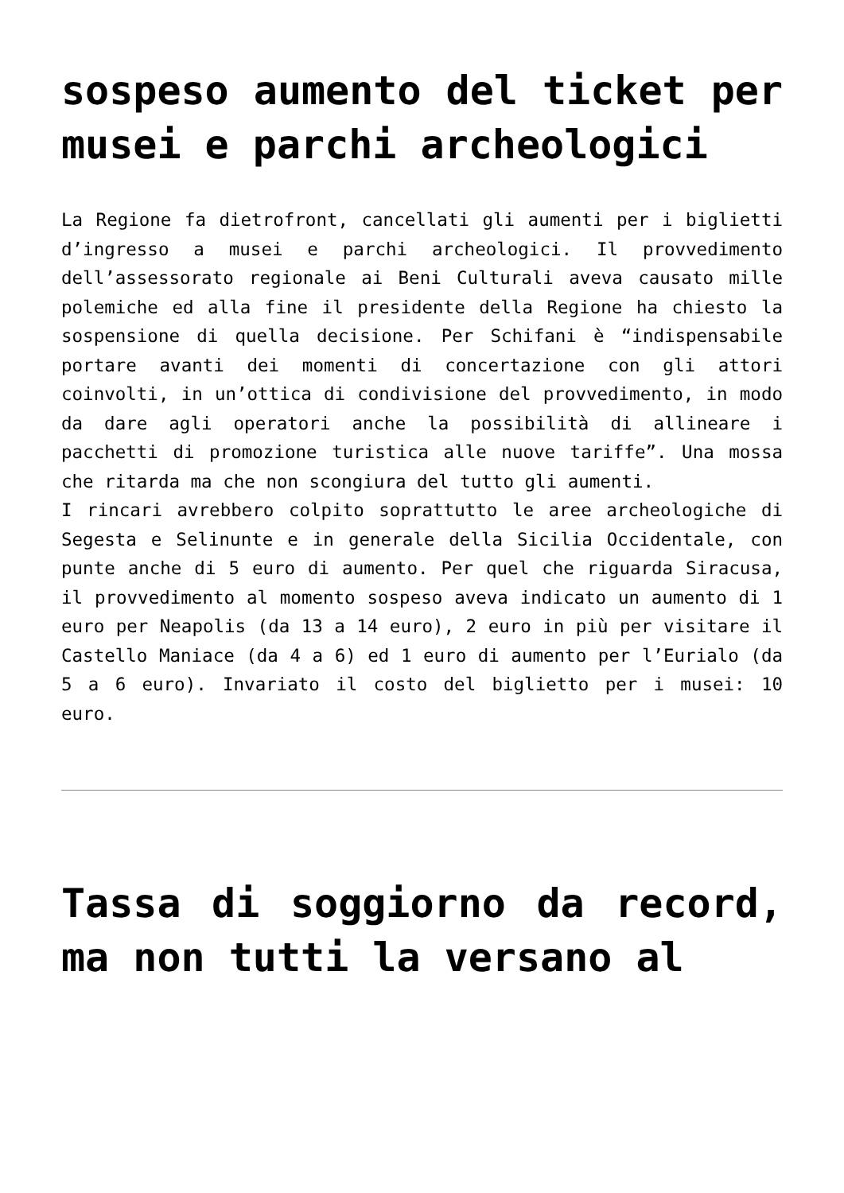sospeso aumento del ticket per musei e parchi archeologici
La Regione fa dietrofront, cancellati gli aumenti per i biglietti d’ingresso a musei e parchi archeologici. Il provvedimento dell’assessorato regionale ai Beni Culturali aveva causato mille polemiche ed alla fine il presidente della Regione ha chiesto la sospensione di quella decisione. Per Schifani è “indispensabile portare avanti dei momenti di concertazione con gli attori coinvolti, in un’ottica di condivisione del provvedimento, in modo da dare agli operatori anche la possibilità di allineare i pacchetti di promozione turistica alle nuove tariffe”. Una mossa che ritarda ma che non scongiura del tutto gli aumenti.
I rincari avrebbero colpito soprattutto le aree archeologiche di Segesta e Selinunte e in generale della Sicilia Occidentale, con punte anche di 5 euro di aumento. Per quel che riguarda Siracusa, il provvedimento al momento sospeso aveva indicato un aumento di 1 euro per Neapolis (da 13 a 14 euro), 2 euro in più per visitare il Castello Maniace (da 4 a 6) ed 1 euro di aumento per l’Eurialo (da 5 a 6 euro). Invariato il costo del biglietto per i musei: 10 euro.
Tassa di soggiorno da record, ma non tutti la versano al